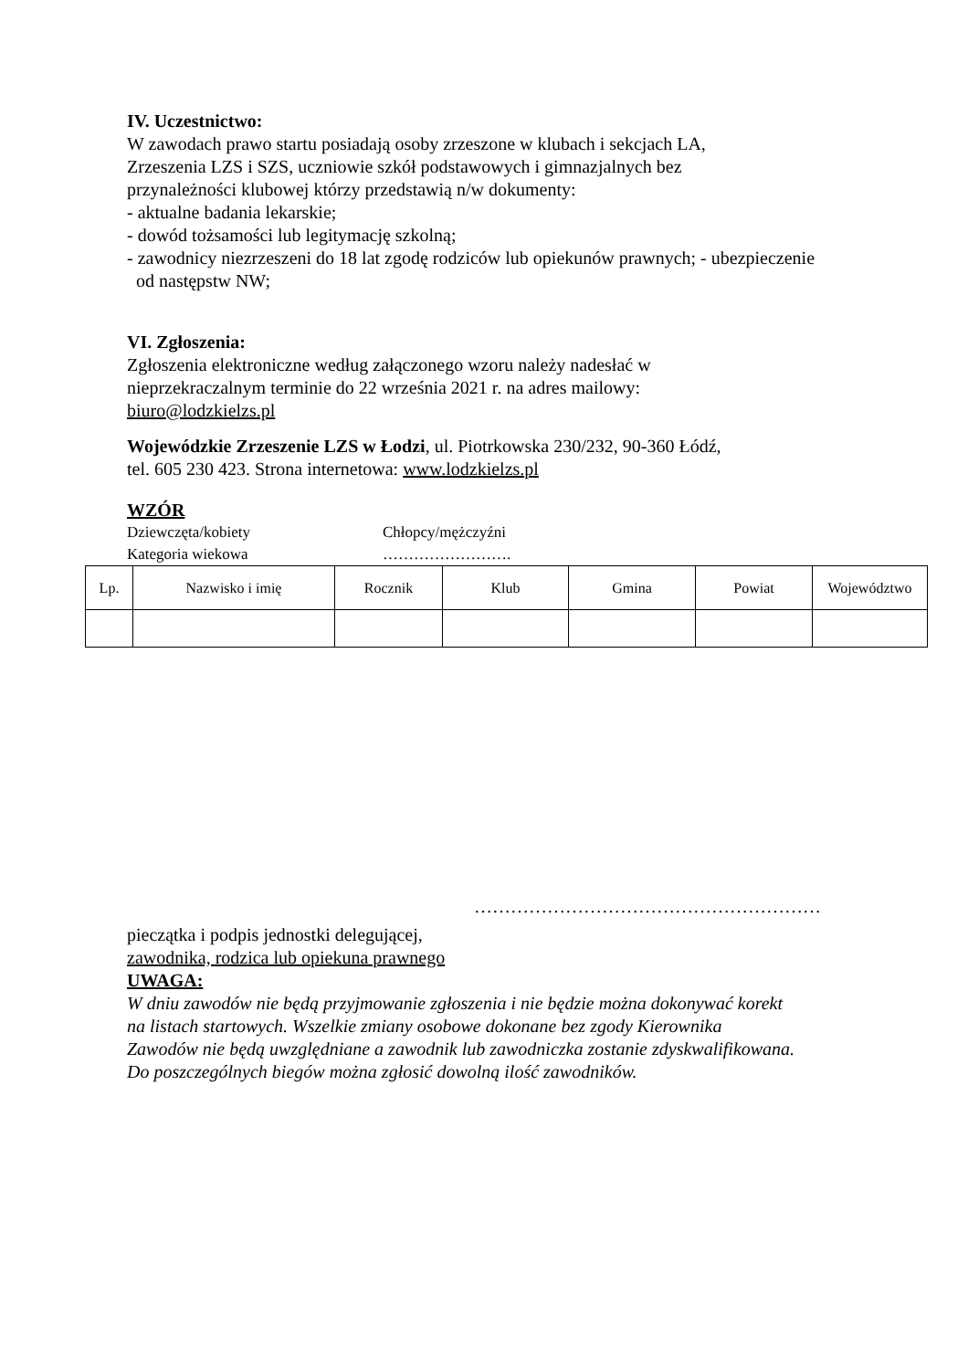IV. Uczestnictwo:
W zawodach prawo startu posiadają osoby zrzeszone w klubach i sekcjach LA,
Zrzeszenia LZS i SZS, uczniowie szkół podstawowych i gimnazjalnych bez
przynależności klubowej którzy przedstawią n/w dokumenty:
- aktualne badania lekarskie;
- dowód tożsamości lub legitymację szkolną;
- zawodnicy niezrzeszeni do 18 lat zgodę rodziców lub opiekunów prawnych; - ubezpieczenie
od następstw NW;
VI. Zgłoszenia:
Zgłoszenia elektroniczne według załączonego wzoru należy nadesłać w
nieprzekraczalnym terminie do 22 września 2021 r. na adres mailowy:
biuro@lodzkielzs.pl
Wojewódzkie Zrzeszenie LZS w Łodzi, ul. Piotrkowska 230/232, 90-360 Łódź,
tel. 605 230 423. Strona internetowa: www.lodzkielzs.pl
WZÓR
Dziewczęta/kobiety
Kategoria wiekowa
Chłopcy/mężczyźni
…………………….
| Lp. | Nazwisko i imię | Rocznik | Klub | Gmina | Powiat | Województwo |
…………………………………………………
pieczątka i podpis jednostki delegującej,
zawodnika, rodzica lub opiekuna prawnego
UWAGA:
W dniu zawodów nie będą przyjmowanie zgłoszenia i nie będzie można dokonywać korekt
na listach startowych. Wszelkie zmiany osobowe dokonane bez zgody Kierownika
Zawodów nie będą uwzględniane a zawodnik lub zawodniczka zostanie zdyskwalifikowana.
Do poszczególnych biegów można zgłosić dowolną ilość zawodników.